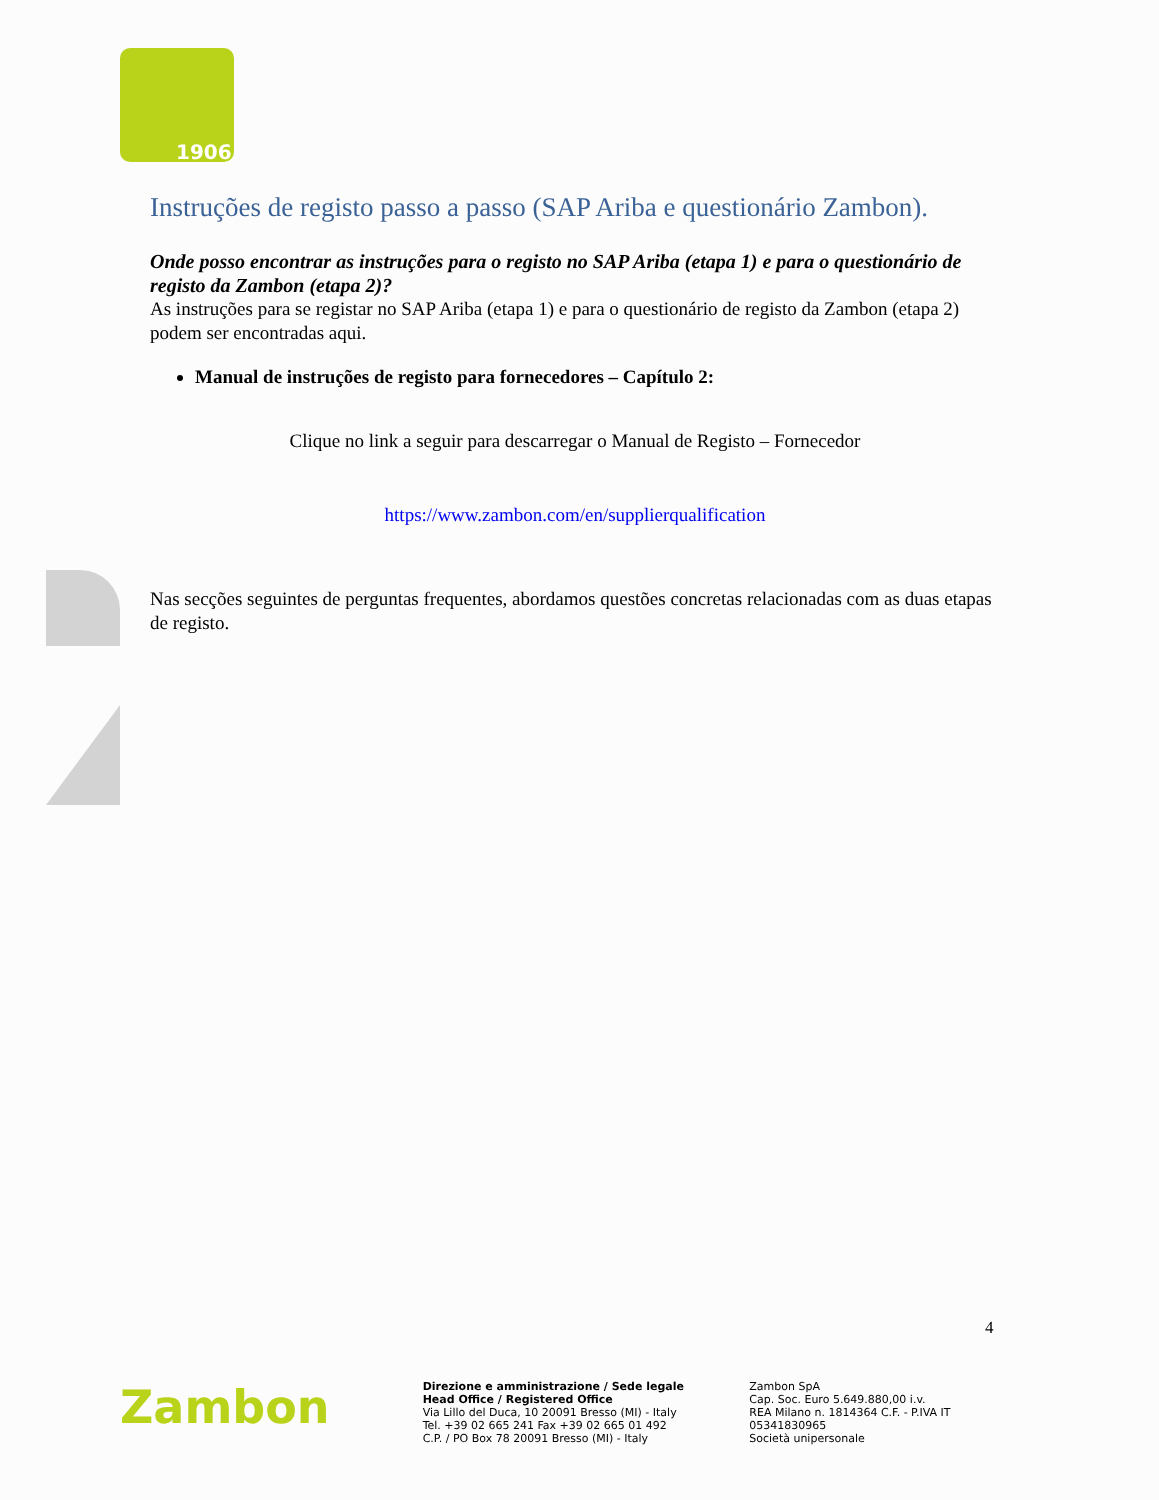1906
Instruções de registo passo a passo (SAP Ariba e questionário Zambon).
Onde posso encontrar as instruções para o registo no SAP Ariba (etapa 1) e para o questionário de registo da Zambon (etapa 2)?
As instruções para se registar no SAP Ariba (etapa 1) e para o questionário de registo da Zambon (etapa 2) podem ser encontradas aqui.
Manual de instruções de registo para fornecedores – Capítulo 2:
Clique no link a seguir para descarregar o Manual de Registo – Fornecedor
https://www.zambon.com/en/supplierqualification
Nas secções seguintes de perguntas frequentes, abordamos questões concretas relacionadas com as duas etapas de registo.
4
Zambon
Direzione e amministrazione / Sede legale
Head Office / Registered Office
Via Lillo del Duca, 10 20091 Bresso (MI) - Italy
Tel. +39 02 665 241 Fax +39 02 665 01 492
C.P. / PO Box 78 20091 Bresso (MI) - Italy
Zambon SpA
Cap. Soc. Euro 5.649.880,00 i.v.
REA Milano n. 1814364 C.F. - P.IVA IT 05341830965
Società unipersonale